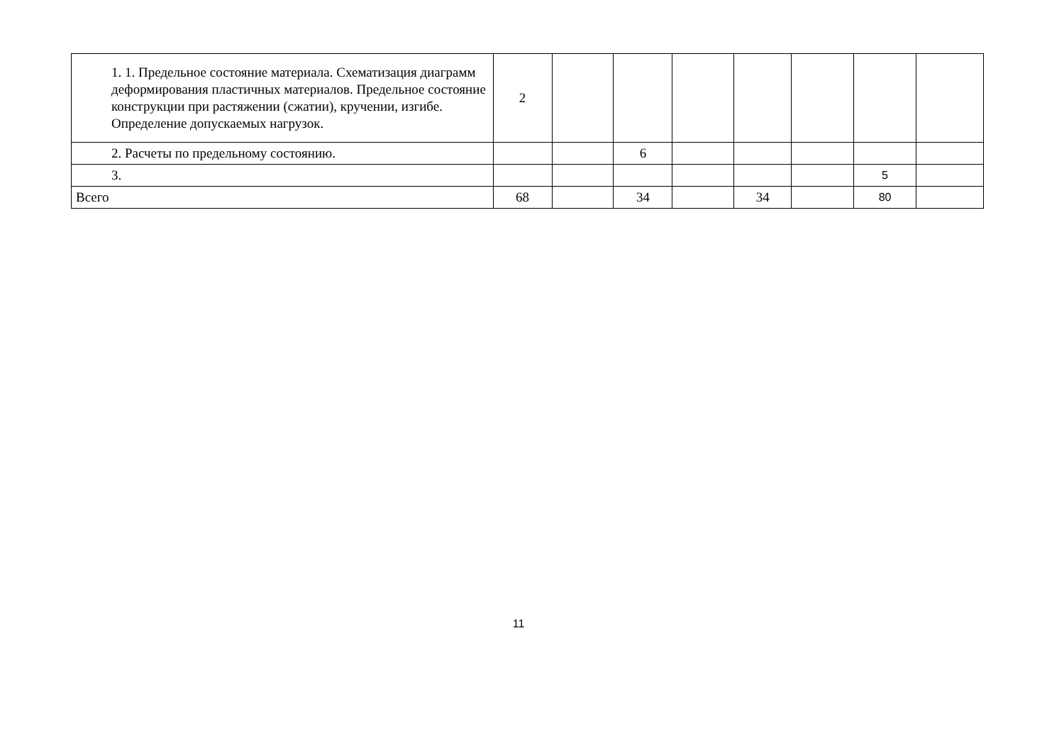| 1. 1. Предельное состояние материала. Схематизация диаграмм деформирования пластичных материалов. Предельное состояние конструкции при растяжении (сжатии), кручении, изгибе. Определение допускаемых нагрузок. | 2 | | | | | | | |
| 2. Расчеты по предельному состоянию. | | | 6 | | | | | |
| 3. | | | | | | | 5 | |
| Всего | 68 | | 34 | | 34 | | 80 | |
11